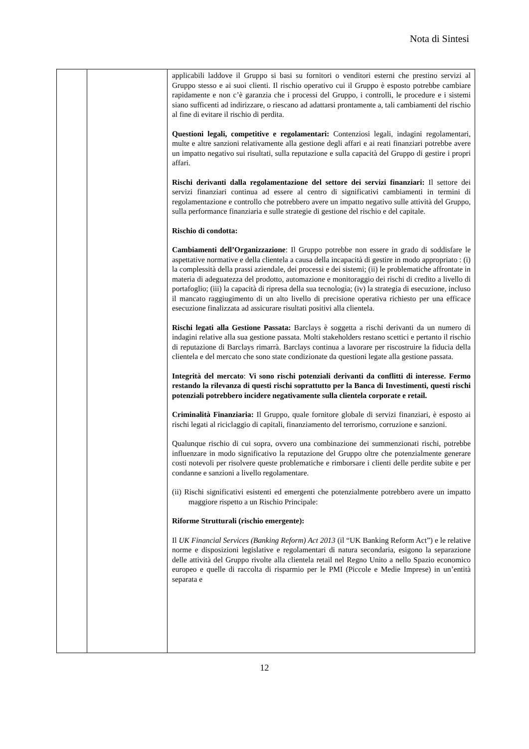Nota di Sintesi
| | | applicabili laddove il Gruppo si basi su fornitori o venditori esterni che prestino servizi al Gruppo stesso e ai suoi clienti. Il rischio operativo cui il Gruppo è esposto potrebbe cambiare rapidamente e non c’è garanzia che i processi del Gruppo, i controlli, le procedure e i sistemi siano sufficenti ad indirizzare, o riescano ad adattarsi prontamente a, tali cambiamenti del rischio al fine di evitare il rischio di perdita. Questioni legali, competitive e regolamentari: Contenziosi legali, indagini regolamentari, multe e altre sanzioni relativamente alla gestione degli affari e ai reati finanziari potrebbe avere un impatto negativo sui risultati, sulla reputazione e sulla capacità del Gruppo di gestire i propri affari. Rischi derivanti dalla regolamentazione del settore dei servizi finanziari: Il settore dei servizi finanziari continua ad essere al centro di significativi cambiamenti in termini di regolamentazione e controllo che potrebbero avere un impatto negativo sulle attività del Gruppo, sulla performance finanziaria e sulle strategie di gestione del rischio e del capitale. Rischio di condotta: Cambiamenti dell’Organizzazione : Il Gruppo potrebbe non essere in grado di soddisfare le aspettative normative e della clientela a causa della incapacità di gestire in modo appropriato : (i) la complessità della prassi aziendale, dei processi e dei sistemi; (ii) le problematiche affrontate in materia di adeguatezza del prodotto, automazione e monitoraggio dei rischi di credito a livello di portafoglio; (iii) la capacità di ripresa della sua tecnologia; (iv) la strategia di esecuzione, incluso il mancato raggiugimento di un alto livello di precisione operativa richiesto per una efficace esecuzione finalizzata ad assicurare risultati positivi alla clientela. Rischi legati alla Gestione Passata: Barclays è soggetta a rischi derivanti da un numero di indagini relative alla sua gestione passata. Molti stakeholders restano scettici e pertanto il rischio di reputazione di Barclays rimarrà. Barclays continua a lavorare per riscostruire la fiducia della clientela e del mercato che sono state condizionate da questioni legate alla gestione passata. Integrità del mercato : Vi sono rischi potenziali derivanti da conflitti di interesse. Fermo restando la rilevanza di questi rischi soprattutto per la Banca di Investimenti, questi rischi potenziali potrebbero incidere negativamente sulla clientela corporate e retail. Criminalità Finanziaria: Il Gruppo, quale fornitore globale di servizi finanziari, è esposto ai rischi legati al riciclaggio di capitali, finanziamento del terrorismo, corruzione e sanzioni. Qualunque rischio di cui sopra, ovvero una combinazione dei summenzionati rischi, potrebbe influenzare in modo significativo la reputazione del Gruppo oltre che potenzialmente generare costi notevoli per risolvere queste problematiche e rimborsare i clienti delle perdite subite e per condanne e sanzioni a livello regolamentare. (ii) Rischi significativi esistenti ed emergenti che potenzialmente potrebbero avere un impatto maggiore rispetto a un Rischio Principale: Riforme Strutturali (rischio emergente): Il UK Financial Services (Banking Reform) Act 2013 (il “UK Banking Reform Act”) e le relative norme e disposizioni legislative e regolamentari di natura secondaria, esigono la separazione delle attività del Gruppo rivolte alla clientela retail nel Regno Unito a nello Spazio economico europeo e quelle di raccolta di risparmio per le PMI (Piccole e Medie Imprese) in un’entità separata e |
12